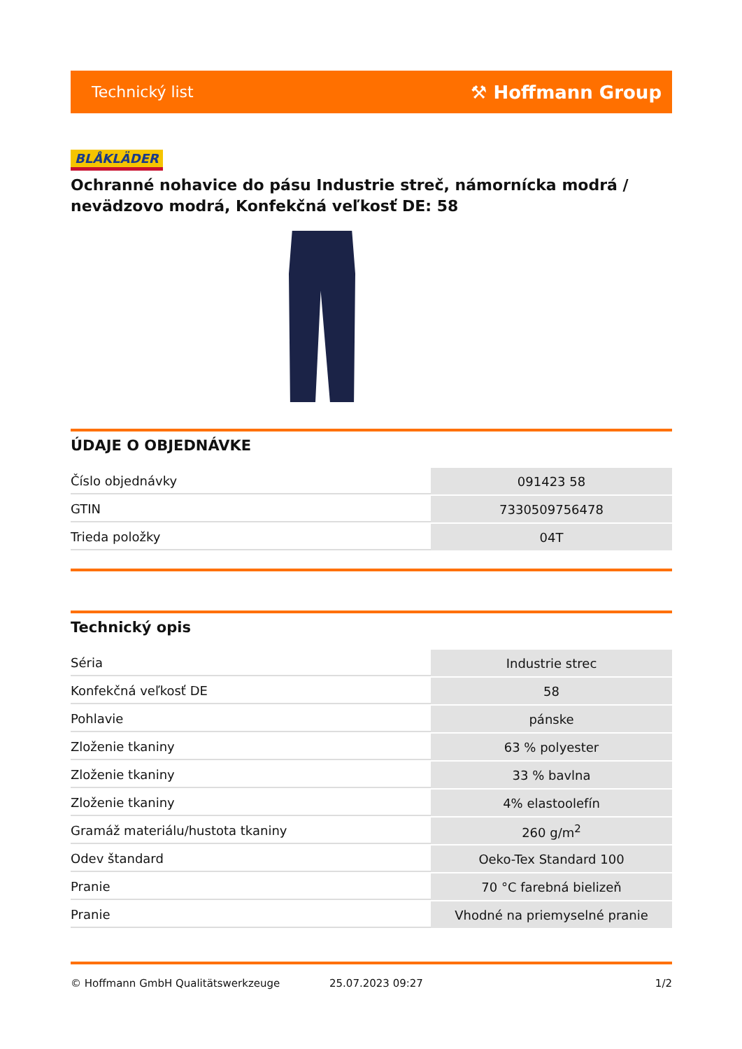Technický list ⚒ Hoffmann Group
BLÅKLÄDER
Ochranné nohavice do pásu Industrie streč, námornícka modrá / nevädzovo modrá, Konfekčná veľkosť DE: 58
ÚDAJE O OBJEDNÁVKE
| Číslo objednávky | 091423 58 |
| GTIN | 7330509756478 |
| Trieda položky | 04T |
Technický opis
| Séria | Industrie strec |
| Konfekčná veľkosť DE | 58 |
| Pohlavie | pánske |
| Zloženie tkaniny | 63 % polyester |
| Zloženie tkaniny | 33 % bavlna |
| Zloženie tkaniny | 4% elastoolefín |
| Gramáž materiálu/hustota tkaniny | 260 g/m<sup>2</sup> |
| Odev štandard | Oeko-Tex Standard 100 |
| Pranie | 70 °C farebná bielizeň |
| Pranie | Vhodné na priemyselné pranie |
© Hoffmann GmbH Qualitätswerkzeuge 25.07.2023 09:27 1/2